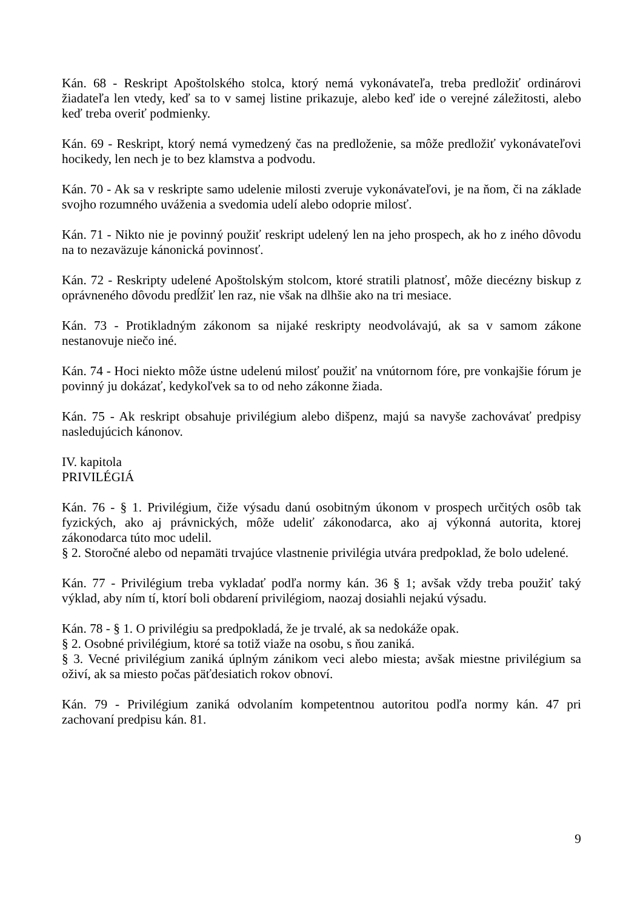Kán. 68 - Reskript Apoštolského stolca, ktorý nemá vykonávateľa, treba predložiť ordinárovi žiadateľa len vtedy, keď sa to v samej listine prikazuje, alebo keď ide o verejné záležitosti, alebo keď treba overiť podmienky.
Kán. 69 - Reskript, ktorý nemá vymedzený čas na predloženie, sa môže predložiť vykonávateľovi hocikedy, len nech je to bez klamstva a podvodu.
Kán. 70 - Ak sa v reskripte samo udelenie milosti zveruje vykonávateľovi, je na ňom, či na základe svojho rozumného uváženia a svedomia udelí alebo odoprie milosť.
Kán. 71 - Nikto nie je povinný použiť reskript udelený len na jeho prospech, ak ho z iného dôvodu na to nezaväzuje kánonická povinnosť.
Kán. 72 - Reskripty udelené Apoštolským stolcom, ktoré stratili platnosť, môže diecézny biskup z oprávneného dôvodu predĺžiť len raz, nie však na dlhšie ako na tri mesiace.
Kán. 73 - Protikladným zákonom sa nijaké reskripty neodvolávajú, ak sa v samom zákone nestanovuje niečo iné.
Kán. 74 - Hoci niekto môže ústne udelenú milosť použiť na vnútornom fóre, pre vonkajšie fórum je povinný ju dokázať, kedykoľvek sa to od neho zákonne žiada.
Kán. 75 - Ak reskript obsahuje privilégium alebo dišpenz, majú sa navyše zachovávať predpisy nasledujúcich kánonov.
IV. kapitola
PRIVILÉGIÁ
Kán. 76 - § 1. Privilégium, čiže výsadu danú osobitným úkonom v prospech určitých osôb tak fyzických, ako aj právnických, môže udeliť zákonodarca, ako aj výkonná autorita, ktorej zákonodarca túto moc udelil.
§ 2. Storočné alebo od nepamäti trvajúce vlastnenie privilégia utvára predpoklad, že bolo udelené.
Kán. 77 - Privilégium treba vykladať podľa normy kán. 36 § 1; avšak vždy treba použiť taký výklad, aby ním tí, ktorí boli obdarení privilégiom, naozaj dosiahli nejakú výsadu.
Kán. 78 - § 1. O privilégiu sa predpokladá, že je trvalé, ak sa nedokáže opak.
§ 2. Osobné privilégium, ktoré sa totiž viaže na osobu, s ňou zaniká.
§ 3. Vecné privilégium zaniká úplným zánikom veci alebo miesta; avšak miestne privilégium sa oživí, ak sa miesto počas päťdesiatich rokov obnoví.
Kán. 79 - Privilégium zaniká odvolaním kompetentnou autoritou podľa normy kán. 47 pri zachovaní predpisu kán. 81.
9